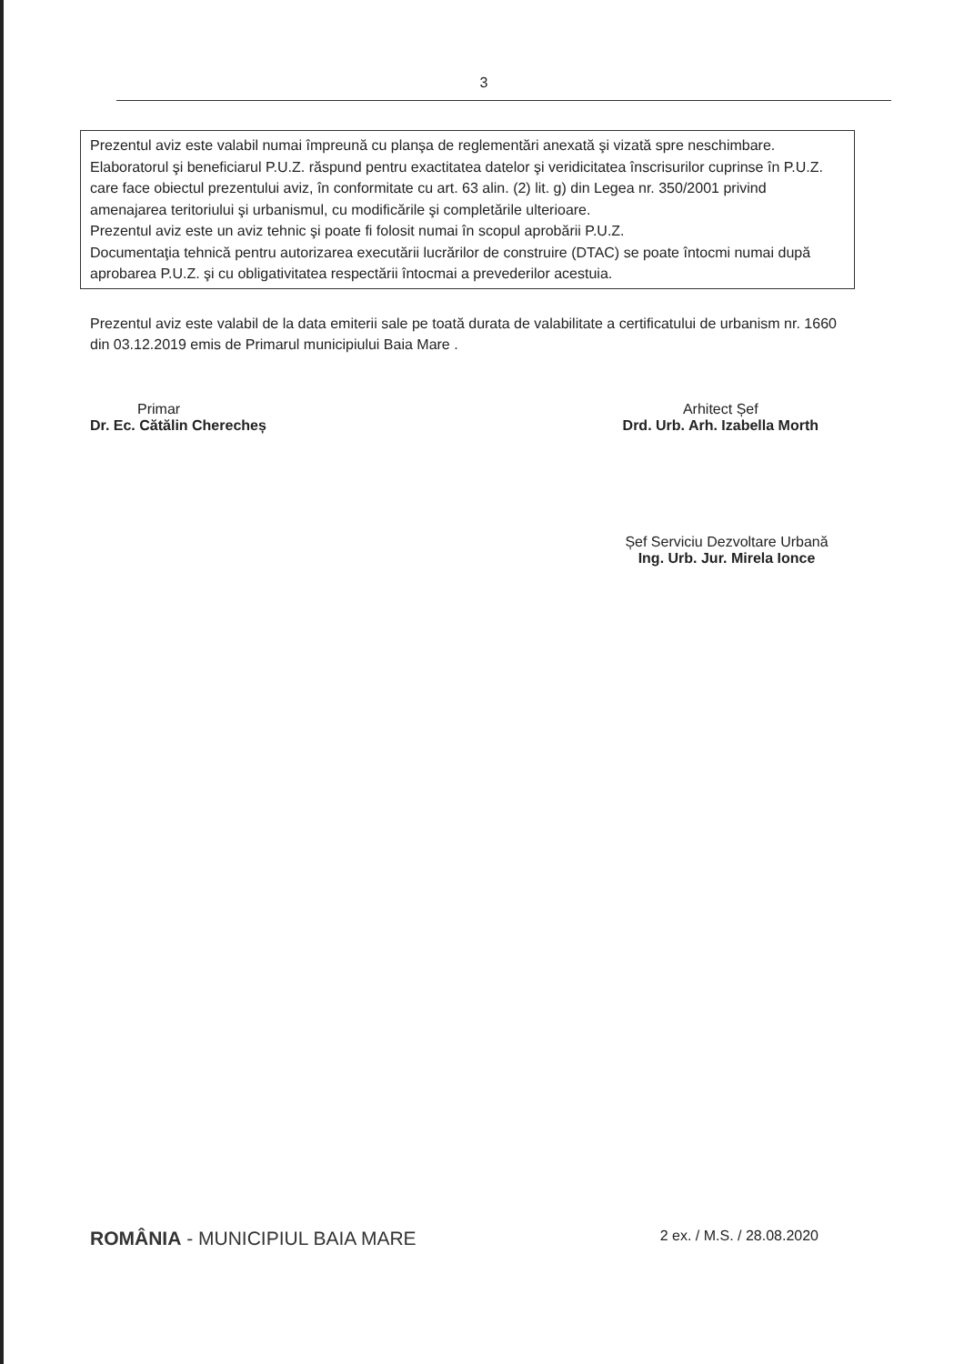3
Prezentul aviz este valabil numai împreună cu planşa de reglementări anexată şi vizată spre neschimbare.
Elaboratorul şi beneficiarul P.U.Z. răspund pentru exactitatea datelor şi veridicitatea înscrisurilor cuprinse în P.U.Z. care face obiectul prezentului aviz, în conformitate cu art. 63 alin. (2) lit. g) din Legea nr. 350/2001 privind amenajarea teritoriului şi urbanismul, cu modificările şi completările ulterioare.
Prezentul aviz este un aviz tehnic şi poate fi folosit numai în scopul aprobării P.U.Z.
Documentaţia tehnică pentru autorizarea executării lucrărilor de construire (DTAC) se poate întocmi numai după aprobarea P.U.Z. şi cu obligativitatea respectării întocmai a prevederilor acestuia.
Prezentul aviz este valabil de la data emiterii sale pe toată durata de valabilitate a certificatului de urbanism nr. 1660 din 03.12.2019 emis de Primarul municipiului Baia Mare .
Primar
Dr. Ec. Cătălin Cherecheș
Arhitect Șef
Drd. Urb. Arh. Izabella Morth
Șef Serviciu Dezvoltare Urbană
Ing. Urb. Jur. Mirela Ionce
ROMÂNIA - MUNICIPIUL BAIA MARE
2 ex. / M.S. / 28.08.2020